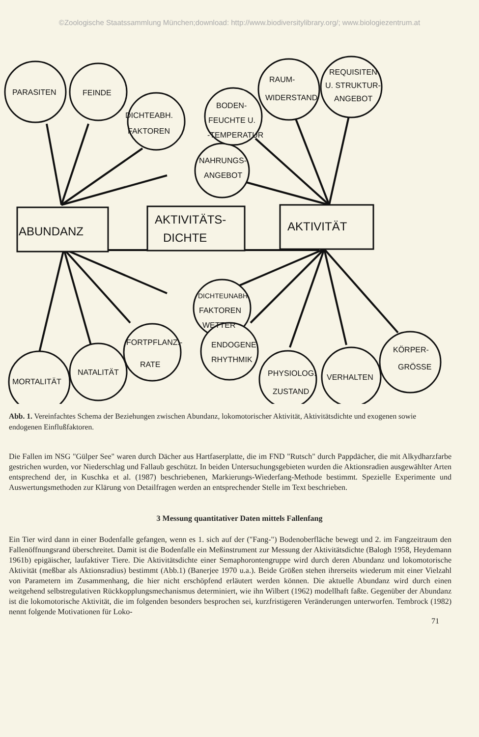©Zoologische Staatssammlung München;download: http://www.biodiversitylibrary.org/; www.biologiezentrum.at
PARASITEN
FEINDE
DICHTEABH.
FAKTOREN
NAHRUNGS-
ANGEBOT
BODEN-
FEUCHTE U.
-TEMPERATUR
RAUM-
WIDERSTAND
REQUISITEN
U. STRUKTUR-
ANGEBOT
ABUNDANZ
AKTIVITÄTS-
DICHTE
AKTIVITÄT
DICHTEUNABH.
FAKTOREN
WETTER
MORTALITÄT
NATALITÄT
FORTPFLANZ.-
RATE
ENDOGENE
RHYTHMIK
PHYSIOLOG.
ZUSTAND
VERHALTEN
KÖRPER-
GRÖSSE
Abb. 1. Vereinfachtes Schema der Beziehungen zwischen Abundanz, lokomotorischer Aktivität, Aktivitätsdichte und exogenen sowie endogenen Einflußfaktoren.
Die Fallen im NSG "Gülper See" waren durch Dächer aus Hartfaserplatte, die im FND "Rutsch" durch Pappdächer, die mit Alkydharzfarbe gestrichen wurden, vor Niederschlag und Fallaub geschützt. In beiden Untersuchungsgebieten wurden die Aktionsradien ausgewählter Arten entsprechend der, in Kuschka et al. (1987) beschriebenen, Markierungs-Wiederfang-Methode bestimmt. Spezielle Experimente und Auswertungsmethoden zur Klärung von Detailfragen werden an entsprechender Stelle im Text beschrieben.
3 Messung quantitativer Daten mittels Fallenfang
Ein Tier wird dann in einer Bodenfalle gefangen, wenn es 1. sich auf der ("Fang-") Bodenoberfläche bewegt und 2. im Fangzeitraum den Fallenöffnungsrand überschreitet. Damit ist die Bodenfalle ein Meßinstrument zur Messung der Aktivitätsdichte (Balogh 1958, Heydemann 1961b) epigäischer, laufaktiver Tiere. Die Aktivitätsdichte einer Semaphorontengruppe wird durch deren Abundanz und lokomotorische Aktivität (meßbar als Aktionsradius) bestimmt (Abb.1) (Banerjee 1970 u.a.). Beide Größen stehen ihrerseits wiederum mit einer Vielzahl von Parametern im Zusammenhang, die hier nicht erschöpfend erläutert werden können. Die aktuelle Abundanz wird durch einen weitgehend selbstregulativen Rückkopplungsmechanismus determiniert, wie ihn Wilbert (1962) modellhaft faßte. Gegenüber der Abundanz ist die lokomotorische Aktivität, die im folgenden besonders besprochen sei, kurzfristigeren Veränderungen unterworfen. Tembrock (1982) nennt folgende Motivationen für Loko-
71